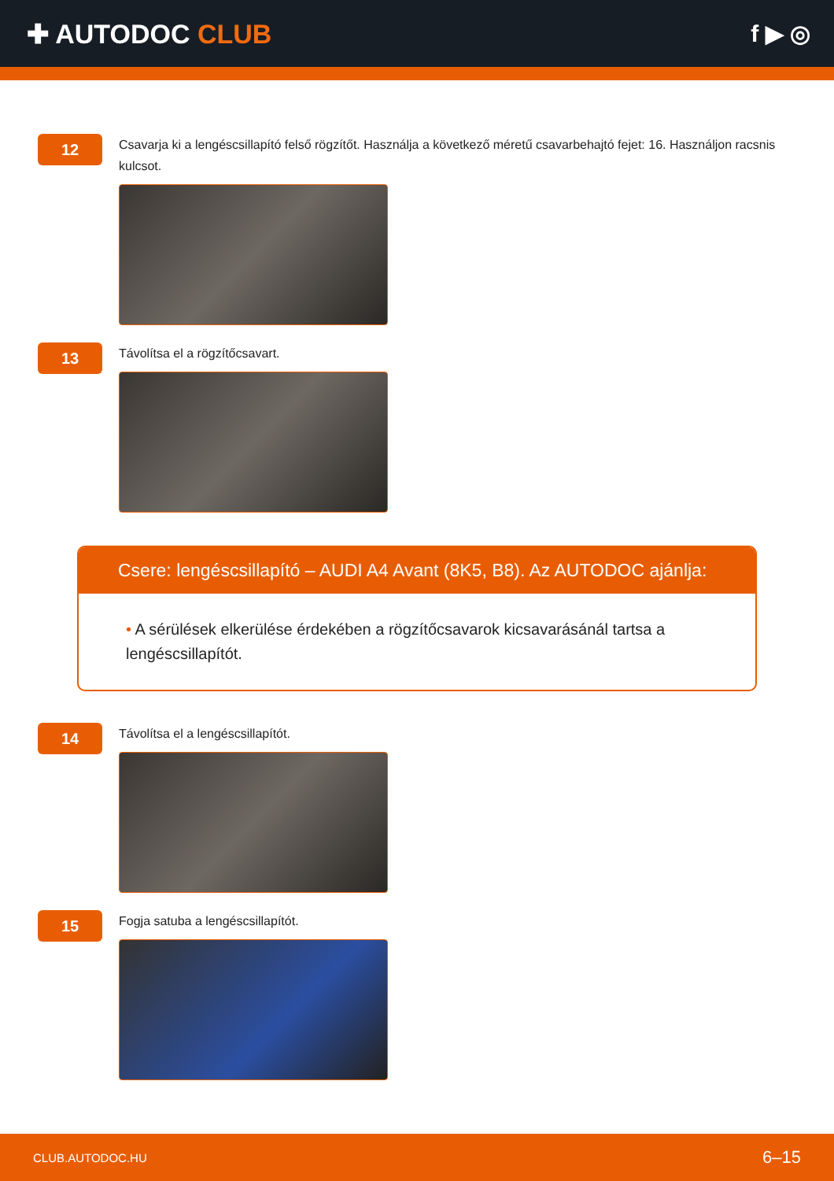✚ AUTODOC CLUB f ▶ ◎
12
Csavarja ki a lengéscsillapító felső rögzítőt. Használja a következő méretű csavarbehajtó fejet: 16. Használjon racsnis kulcsot.
13
Távolítsa el a rögzítőcsavart.
Csere: lengéscsillapító – AUDI A4 Avant (8K5, B8). Az AUTODOC ajánlja:
• A sérülések elkerülése érdekében a rögzítőcsavarok kicsavarásánál tartsa a lengéscsillapítót.
14
Távolítsa el a lengéscsillapítót.
15
Fogja satuba a lengéscsillapítót.
CLUB.AUTODOC.HU 6–15